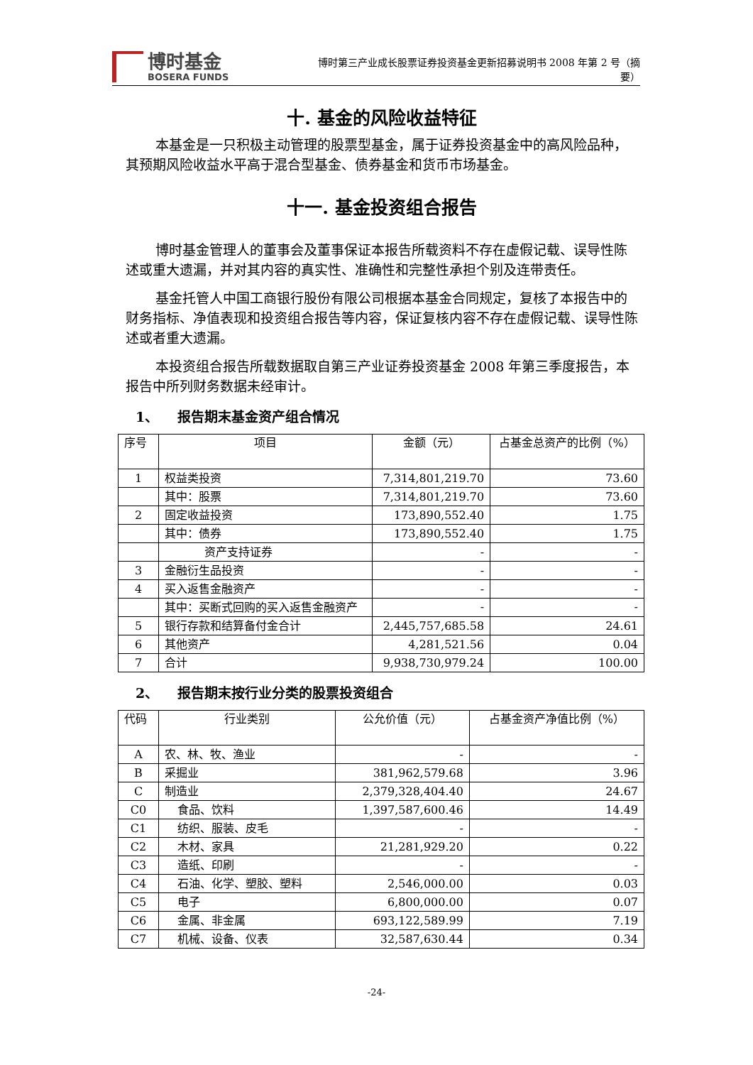博时基金
BOSERA FUNDS
博时第三产业成长股票证券投资基金更新招募说明书 2008 年第 2 号（摘要）
十. 基金的风险收益特征
本基金是一只积极主动管理的股票型基金，属于证券投资基金中的高风险品种，其预期风险收益水平高于混合型基金、债券基金和货币市场基金。
十一. 基金投资组合报告
博时基金管理人的董事会及董事保证本报告所载资料不存在虚假记载、误导性陈述或重大遗漏，并对其内容的真实性、准确性和完整性承担个别及连带责任。
基金托管人中国工商银行股份有限公司根据本基金合同规定，复核了本报告中的财务指标、净值表现和投资组合报告等内容，保证复核内容不存在虚假记载、误导性陈述或者重大遗漏。
本投资组合报告所载数据取自第三产业证券投资基金 2008 年第三季度报告，本报告中所列财务数据未经审计。
1、 报告期末基金资产组合情况
| 序号 | 项目 | 金额（元） | 占基金总资产的比例（%） |
| --- | --- | --- | --- |
| 1 | 权益类投资 | 7,314,801,219.70 | 73.60 |
| | 其中：股票 | 7,314,801,219.70 | 73.60 |
| 2 | 固定收益投资 | 173,890,552.40 | 1.75 |
| | 其中：债券 | 173,890,552.40 | 1.75 |
| | 资产支持证券 | - | - |
| 3 | 金融衍生品投资 | - | - |
| 4 | 买入返售金融资产 | - | - |
| | 其中：买断式回购的买入返售金融资产 | - | - |
| 5 | 银行存款和结算备付金合计 | 2,445,757,685.58 | 24.61 |
| 6 | 其他资产 | 4,281,521.56 | 0.04 |
| 7 | 合计 | 9,938,730,979.24 | 100.00 |
2、 报告期末按行业分类的股票投资组合
| 代码 | 行业类别 | 公允价值（元） | 占基金资产净值比例（%） |
| --- | --- | --- | --- |
| A | 农、林、牧、渔业 | - | - |
| B | 采掘业 | 381,962,579.68 | 3.96 |
| C | 制造业 | 2,379,328,404.40 | 24.67 |
| C0 | 食品、饮料 | 1,397,587,600.46 | 14.49 |
| C1 | 纺织、服装、皮毛 | - | - |
| C2 | 木材、家具 | 21,281,929.20 | 0.22 |
| C3 | 造纸、印刷 | - | - |
| C4 | 石油、化学、塑胶、塑料 | 2,546,000.00 | 0.03 |
| C5 | 电子 | 6,800,000.00 | 0.07 |
| C6 | 金属、非金属 | 693,122,589.99 | 7.19 |
| C7 | 机械、设备、仪表 | 32,587,630.44 | 0.34 |
-24-